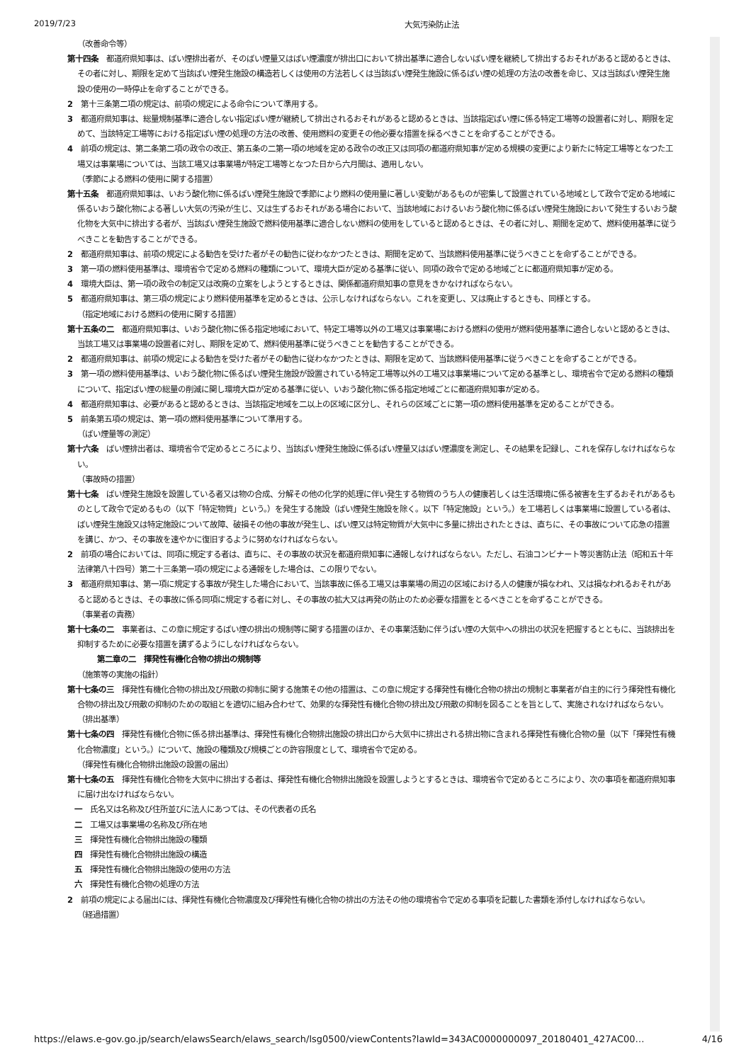2019/7/23 大気汚染防止法
（改善命令等）
第十四条　都道府県知事は、ばい煙排出者が、そのばい煙量又はばい煙濃度が排出口において排出基準に適合しないばい煙を継続して排出するおそれがあると認めるときは、その者に対し、期限を定めて当該ばい煙発生施設の構造若しくは使用の方法若しくは当該ばい煙発生施設に係るばい煙の処理の方法の改善を命じ、又は当該ばい煙発生施設の使用の一時停止を命ずることができる。
2　第十三条第二項の規定は、前項の規定による命令について準用する。
3　都道府県知事は、総量規制基準に適合しない指定ばい煙が継続して排出されるおそれがあると認めるときは、当該指定ばい煙に係る特定工場等の設置者に対し、期限を定めて、当該特定工場等における指定ばい煙の処理の方法の改善、使用燃料の変更その他必要な措置を採るべきことを命ずることができる。
4　前項の規定は、第二条第二項の政令の改正、第五条の二第一項の地域を定める政令の改正又は同項の都道府県知事が定める規模の変更により新たに特定工場等となつた工場又は事業場については、当該工場又は事業場が特定工場等となつた日から六月間は、適用しない。
（季節による燃料の使用に関する措置）
第十五条　都道府県知事は、いおう酸化物に係るばい煙発生施設で季節により燃料の使用量に著しい変動があるものが密集して設置されている地域として政令で定める地域に係るいおう酸化物による著しい大気の汚染が生じ、又は生ずるおそれがある場合において、当該地域におけるいおう酸化物に係るばい煙発生施設において発生するいおう酸化物を大気中に排出する者が、当該ばい煙発生施設で燃料使用基準に適合しない燃料の使用をしていると認めるときは、その者に対し、期間を定めて、燃料使用基準に従うべきことを勧告することができる。
2　都道府県知事は、前項の規定による勧告を受けた者がその勧告に従わなかつたときは、期間を定めて、当該燃料使用基準に従うべきことを命ずることができる。
3　第一項の燃料使用基準は、環境省令で定める燃料の種類について、環境大臣が定める基準に従い、同項の政令で定める地域ごとに都道府県知事が定める。
4　環境大臣は、第一項の政令の制定又は改廃の立案をしようとするときは、関係都道府県知事の意見をきかなければならない。
5　都道府県知事は、第三項の規定により燃料使用基準を定めるときは、公示しなければならない。これを変更し、又は廃止するときも、同様とする。
（指定地域における燃料の使用に関する措置）
第十五条の二　都道府県知事は、いおう酸化物に係る指定地域において、特定工場等以外の工場又は事業場における燃料の使用が燃料使用基準に適合しないと認めるときは、当該工場又は事業場の設置者に対し、期限を定めて、燃料使用基準に従うべきことを勧告することができる。
2　都道府県知事は、前項の規定による勧告を受けた者がその勧告に従わなかつたときは、期限を定めて、当該燃料使用基準に従うべきことを命ずることができる。
3　第一項の燃料使用基準は、いおう酸化物に係るばい煙発生施設が設置されている特定工場等以外の工場又は事業場について定める基準とし、環境省令で定める燃料の種類について、指定ばい煙の総量の削減に関し環境大臣が定める基準に従い、いおう酸化物に係る指定地域ごとに都道府県知事が定める。
4　都道府県知事は、必要があると認めるときは、当該指定地域を二以上の区域に区分し、それらの区域ごとに第一項の燃料使用基準を定めることができる。
5　前条第五項の規定は、第一項の燃料使用基準について準用する。
（ばい煙量等の測定）
第十六条　ばい煙排出者は、環境省令で定めるところにより、当該ばい煙発生施設に係るばい煙量又はばい煙濃度を測定し、その結果を記録し、これを保存しなければならない。
（事故時の措置）
第十七条　ばい煙発生施設を設置している者又は物の合成、分解その他の化学的処理に伴い発生する物質のうち人の健康若しくは生活環境に係る被害を生ずるおそれがあるものとして政令で定めるもの（以下「特定物質」という。）を発生する施設（ばい煙発生施設を除く。以下「特定施設」という。）を工場若しくは事業場に設置している者は、ばい煙発生施設又は特定施設について故障、破損その他の事故が発生し、ばい煙又は特定物質が大気中に多量に排出されたときは、直ちに、その事故について応急の措置を講じ、かつ、その事故を速やかに復旧するように努めなければならない。
2　前項の場合においては、同項に規定する者は、直ちに、その事故の状況を都道府県知事に通報しなければならない。ただし、石油コンビナート等災害防止法（昭和五十年法律第八十四号）第二十三条第一項の規定による通報をした場合は、この限りでない。
3　都道府県知事は、第一項に規定する事故が発生した場合において、当該事故に係る工場又は事業場の周辺の区域における人の健康が損なわれ、又は損なわれるおそれがあると認めるときは、その事故に係る同項に規定する者に対し、その事故の拡大又は再発の防止のため必要な措置をとるべきことを命ずることができる。
（事業者の責務）
第十七条の二　事業者は、この章に規定するばい煙の排出の規制等に関する措置のほか、その事業活動に伴うばい煙の大気中への排出の状況を把握するとともに、当該排出を抑制するために必要な措置を講ずるようにしなければならない。
第二章の二　揮発性有機化合物の排出の規制等
（施策等の実施の指針）
第十七条の三　揮発性有機化合物の排出及び飛散の抑制に関する施策その他の措置は、この章に規定する揮発性有機化合物の排出の規制と事業者が自主的に行う揮発性有機化合物の排出及び飛散の抑制のための取組とを適切に組み合わせて、効果的な揮発性有機化合物の排出及び飛散の抑制を図ることを旨として、実施されなければならない。
（排出基準）
第十七条の四　揮発性有機化合物に係る排出基準は、揮発性有機化合物排出施設の排出口から大気中に排出される排出物に含まれる揮発性有機化合物の量（以下「揮発性有機化合物濃度」という。）について、施設の種類及び規模ごとの許容限度として、環境省令で定める。
（揮発性有機化合物排出施設の設置の届出）
第十七条の五　揮発性有機化合物を大気中に排出する者は、揮発性有機化合物排出施設を設置しようとするときは、環境省令で定めるところにより、次の事項を都道府県知事に届け出なければならない。
一　氏名又は名称及び住所並びに法人にあつては、その代表者の氏名
二　工場又は事業場の名称及び所在地
三　揮発性有機化合物排出施設の種類
四　揮発性有機化合物排出施設の構造
五　揮発性有機化合物排出施設の使用の方法
六　揮発性有機化合物の処理の方法
2　前項の規定による届出には、揮発性有機化合物濃度及び揮発性有機化合物の排出の方法その他の環境省令で定める事項を記載した書類を添付しなければならない。
（経過措置）
https://elaws.e-gov.go.jp/search/elawsSearch/elaws_search/lsg0500/viewContents?lawId=343AC0000000097_20180401_427AC00… 4/16